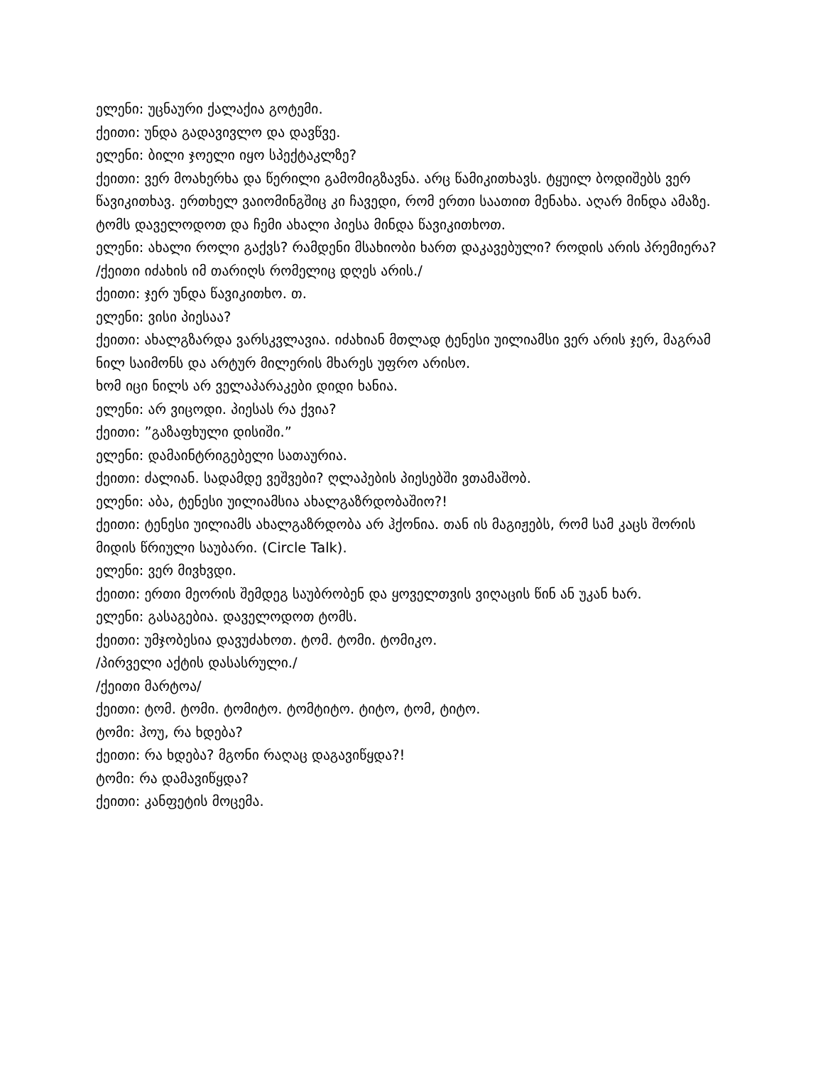ელენი: უცნაური ქალაქია გოტემი.
ქეითი: უნდა გადავივლო და დავწვე.
ელენი: ბილი ჯოელი იყო სპექტაკლზე?
ქეითი: ვერ მოახერხა და წერილი გამომიგზავნა. არც წამიკითხავს. ტყუილ ბოდიშებს ვერ წავიკითხავ. ერთხელ ვაიომინგშიც კი ჩავედი, რომ ერთი საათით მენახა. აღარ მინდა ამაზე. ტომს დაველოდოთ და ჩემი ახალი პიესა მინდა წავიკითხოთ.
ელენი: ახალი როლი გაქვს? რამდენი მსახიობი ხართ დაკავებული? როდის არის პრემიერა?
/ქეითი იძახის იმ თარიღს რომელიც დღეს არის./
ქეითი: ჯერ უნდა წავიკითხო. თ.
ელენი: ვისი პიესაა?
ქეითი: ახალგზარდა ვარსკვლავია. იძახიან მთლად ტენესი უილიამსი ვერ არის ჯერ, მაგრამ ნილ საიმონს და არტურ მილერის მხარეს უფრო არისო.
ხომ იცი ნილს არ ველაპარაკები დიდი ხანია.
ელენი: არ ვიცოდი. პიესას რა ქვია?
ქეითი: ”გაზაფხული დისიში.”
ელენი: დამაინტრიგებელი სათაურია.
ქეითი: ძალიან. სადამდე ვეშვები? ღლაპების პიესებში ვთამაშობ.
ელენი: აბა, ტენესი უილიამსია ახალგაზრდობაშიო?!
ქეითი: ტენესი უილიამს ახალგაზრდობა არ ჰქონია. თან ის მაგიჟებს, რომ სამ კაცს შორის მიდის წრიული საუბარი. (Circle Talk).
ელენი: ვერ მივხვდი.
ქეითი: ერთი მეორის შემდეგ საუბრობენ და ყოველთვის ვიღაცის წინ ან უკან ხარ.
ელენი: გასაგებია. დაველოდოთ ტომს.
ქეითი: უმჯობესია დავუძახოთ. ტომ. ტომი. ტომიკო.
/პირველი აქტის დასასრული./
/ქეითი მარტოა/
ქეითი: ტომ. ტომი. ტომიტო. ტომტიტო. ტიტო, ტომ, ტიტო.
ტომი: ჰოუ, რა ხდება?
ქეითი: რა ხდება? მგონი რაღაც დაგავიწყდა?!
ტომი: რა დამავიწყდა?
ქეითი: კანფეტის მოცემა.